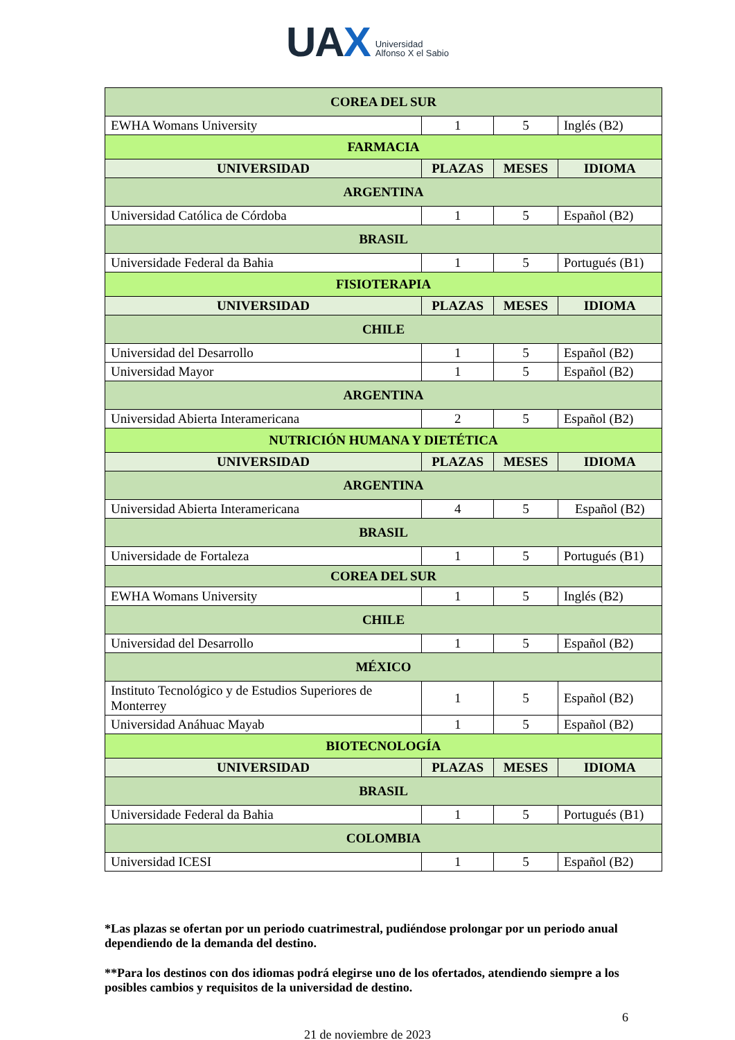UAX Universidad
Alfonso X el Sabio
| COREA DEL SUR | | | |
| EWHA Womans University | 1 | 5 | Inglés (B2) |
| FARMACIA | | | |
| UNIVERSIDAD | PLAZAS | MESES | IDIOMA |
| ARGENTINA | | | |
| Universidad Católica de Córdoba | 1 | 5 | Español (B2) |
| BRASIL | | | |
| Universidade Federal da Bahia | 1 | 5 | Portugués (B1) |
| FISIOTERAPIA | | | |
| UNIVERSIDAD | PLAZAS | MESES | IDIOMA |
| CHILE | | | |
| Universidad del Desarrollo | 1 | 5 | Español (B2) |
| Universidad Mayor | 1 | 5 | Español (B2) |
| ARGENTINA | | | |
| Universidad Abierta Interamericana | 2 | 5 | Español (B2) |
| NUTRICIÓN HUMANA Y DIETÉTICA | | | |
| UNIVERSIDAD | PLAZAS | MESES | IDIOMA |
| ARGENTINA | | | |
| Universidad Abierta Interamericana | 4 | 5 | Español (B2) |
| BRASIL | | | |
| Universidade de Fortaleza | 1 | 5 | Portugués (B1) |
| COREA DEL SUR | | | |
| EWHA Womans University | 1 | 5 | Inglés (B2) |
| CHILE | | | |
| Universidad del Desarrollo | 1 | 5 | Español (B2) |
| MÉXICO | | | |
| Instituto Tecnológico y de Estudios Superiores de Monterrey | 1 | 5 | Español (B2) |
| Universidad Anáhuac Mayab | 1 | 5 | Español (B2) |
| BIOTECNOLOGÍA | | | |
| UNIVERSIDAD | PLAZAS | MESES | IDIOMA |
| BRASIL | | | |
| Universidade Federal da Bahia | 1 | 5 | Portugués (B1) |
| COLOMBIA | | | |
| Universidad ICESI | 1 | 5 | Español (B2) |
*Las plazas se ofertan por un periodo cuatrimestral, pudiéndose prolongar por un periodo anual dependiendo de la demanda del destino.
**Para los destinos con dos idiomas podrá elegirse uno de los ofertados, atendiendo siempre a los posibles cambios y requisitos de la universidad de destino.
6
21 de noviembre de 2023